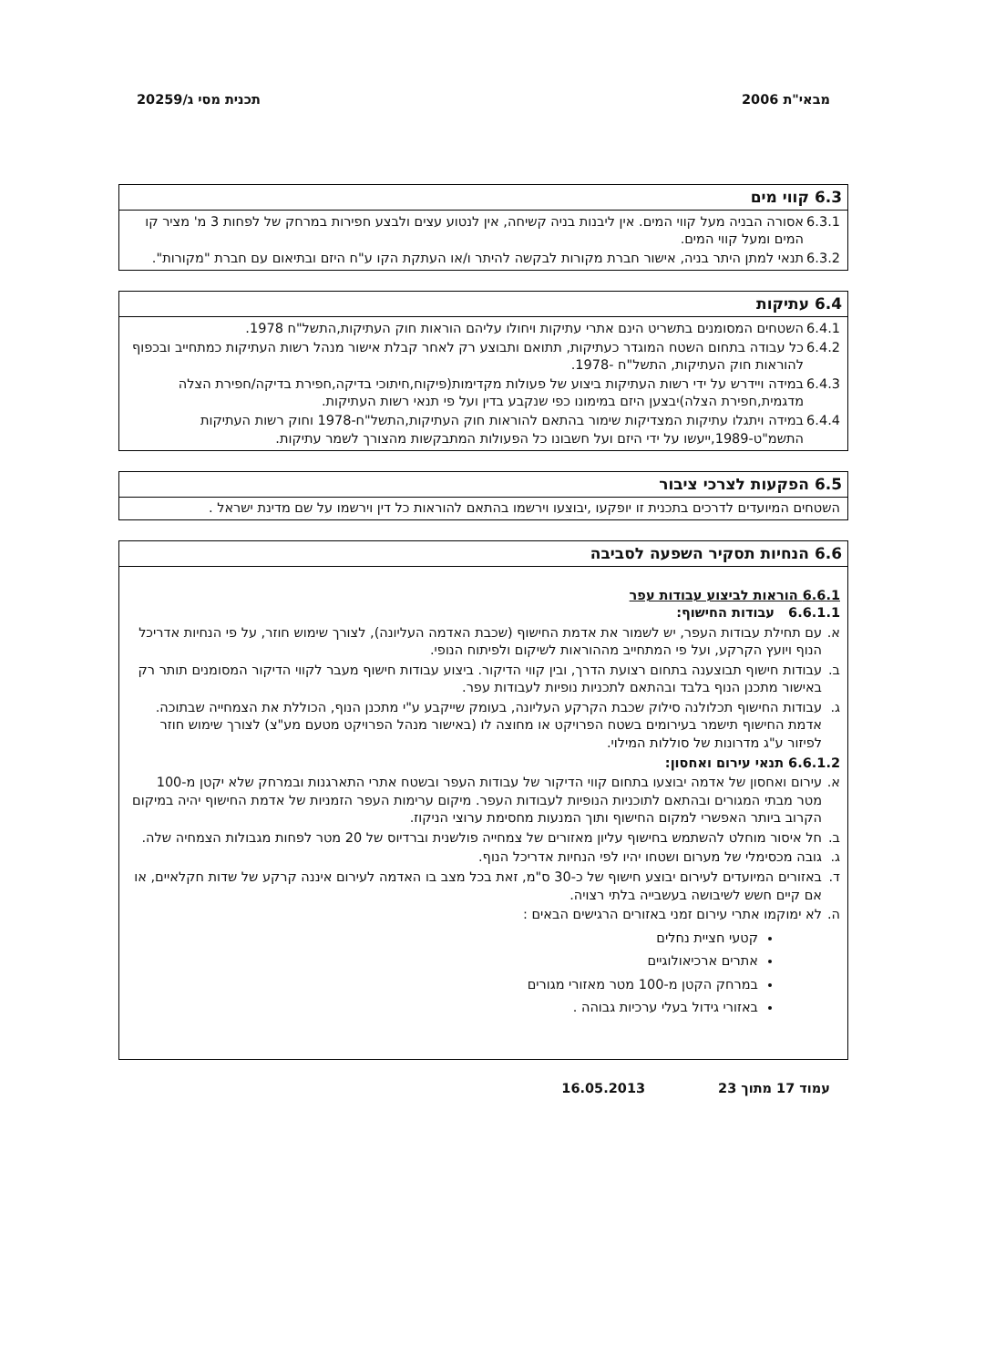מבאי"ת 2006 תכנית מסי ג/20259
6.3 קווי מים
6.3.1 אסורה הבניה מעל קווי המים. אין ליבנות בניה קשיחה, אין לנטוע עצים ולבצע חפירות במרחק של לפחות 3 מ' מציר קו המים ומעל קווי המים.
6.3.2 תנאי למתן היתר בניה, אישור חברת מקורות לבקשה להיתר ו/או העתקת הקו ע"ח היזם ובתיאום עם חברת "מקורות".
6.4 עתיקות
6.4.1 השטחים המסומנים בתשריט הינם אתרי עתיקות ויחולו עליהם הוראות חוק העתיקות,התשל"ח 1978.
6.4.2 כל עבודה בתחום השטח המוגדר כעתיקות, תתואם ותבוצע רק לאחר קבלת אישור מנהל רשות העתיקות כמתחייב ובכפוף להוראות חוק העתיקות, התשל"ח -1978.
6.4.3 במידה ויידרש על ידי רשות העתיקות ביצוע של פעולות מקדימות(פיקוח,חיתוכי בדיקה,חפירת בדיקה/חפירת הצלה מדגמית,חפירת הצלה)יבצען היזם במימונו כפי שנקבע בדין ועל פי תנאי רשות העתיקות.
6.4.4 במידה ויתגלו עתיקות המצדיקות שימור בהתאם להוראות חוק העתיקות,התשל"ח-1978 וחוק רשות העתיקות התשמ"ט-1989,ייעשו על ידי היזם ועל חשבונו כל הפעולות המתבקשות מהצורך לשמר עתיקות.
6.5 הפקעות לצרכי ציבור
השטחים המיועדים לדרכים בתכנית זו יופקעו ,יבוצעו וירשמו בהתאם להוראות כל דין וירשמו על שם מדינת ישראל .
6.6 הנחיות תסקיר השפעה לסביבה
6.6.1 הוראות לביצוע עבודות עפר
6.6.1.1 עבודות החישוף:
א. עם תחילת עבודות העפר, יש לשמור את אדמת החישוף (שכבת האדמה העליונה), לצורך שימוש חוזר, על פי הנחיות אדריכל הנוף ויועץ הקרקע, ועל פי המתחייב מההוראות לשיקום ולפיתוח הנופי.
ב. עבודות חישוף תבוצענה בתחום רצועת הדרך, ובין קווי הדיקור. ביצוע עבודות חישוף מעבר לקווי הדיקור המסומנים תותר רק באישור מתכנן הנוף בלבד ובהתאם לתכניות נופיות לעבודות עפר.
ג. עבודות החישוף תכלולנה סילוק שכבת הקרקע העליונה, בעומק שייקבע ע"י מתכנן הנוף, הכוללת את הצמחייה שבתוכה. אדמת החישוף תישמר בעירומים בשטח הפרויקט או מחוצה לו (באישור מנהל הפרויקט מטעם מע"צ) לצורך שימוש חוזר לפיזור ע"ג מדרונות של סוללות המילוי.
6.6.1.2 תנאי עירום ואחסון:
א. עירום ואחסון של אדמה יבוצעו בתחום קווי הדיקור של עבודות העפר ובשטח אתרי התארגנות ובמרחק שלא יקטן מ-100 מטר מבתי המגורים ובהתאם לתוכניות הנופיות לעבודות העפר. מיקום ערימות העפר הזמניות של אדמת החישוף יהיה במיקום הקרוב ביותר האפשרי למקום החישוף ותוך המנעות מחסימת ערוצי הניקוז.
ב. חל איסור מוחלט להשתמש בחישוף עליון מאזורים של צמחייה פולשנית וברדיוס של 20 מטר לפחות מגבולות הצמחיה שלה.
ג. גובה מכסימלי של מערום ושטחו יהיו לפי הנחיות אדריכל הנוף.
ד. באזורים המיועדים לעירום יבוצע חישוף של כ-30 ס"מ, זאת בכל מצב בו האדמה לעירום איננה קרקע של שדות חקלאיים, או אם קיים חשש לשיבושה בעשבייה בלתי רצויה.
ה. לא ימוקמו אתרי עירום זמני באזורים הרגישים הבאים :
קטעי חציית נחלים
אתרים ארכיאולוגיים
במרחק הקטן מ-100 מטר מאזורי מגורים
באזורי גידול בעלי ערכיות גבוהה .
עמוד 17 מתוך 23 16.05.2013